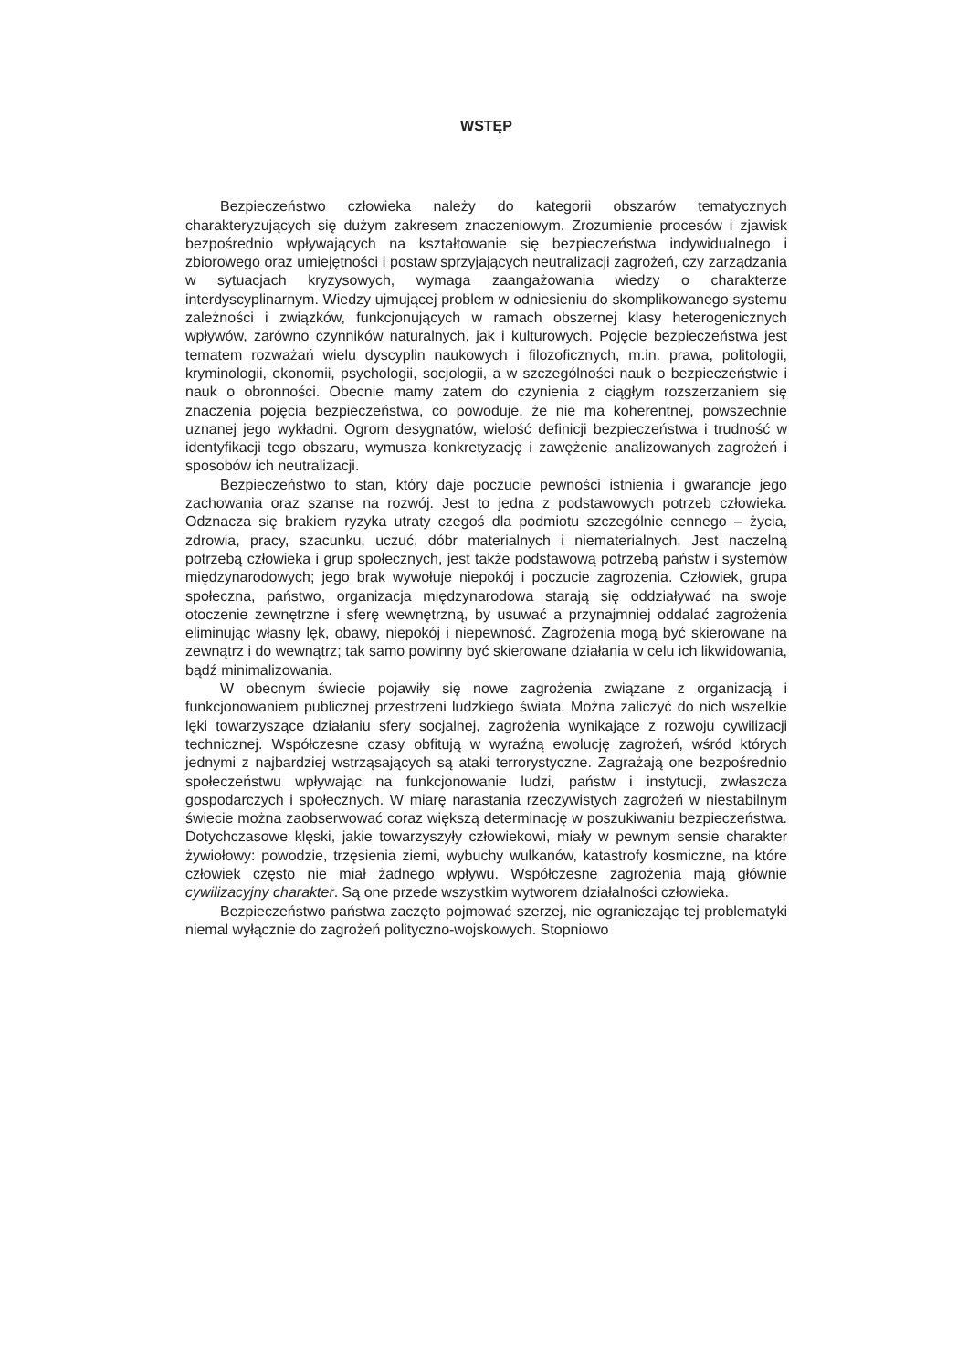WSTĘP
Bezpieczeństwo człowieka należy do kategorii obszarów tematycznych charakteryzujących się dużym zakresem znaczeniowym. Zrozumienie procesów i zjawisk bezpośrednio wpływających na kształtowanie się bezpieczeństwa indywidualnego i zbiorowego oraz umiejętności i postaw sprzyjających neutralizacji zagrożeń, czy zarządzania w sytuacjach kryzysowych, wymaga zaangażowania wiedzy o charakterze interdyscyplinarnym. Wiedzy ujmującej problem w odniesieniu do skomplikowanego systemu zależności i związków, funkcjonujących w ramach obszernej klasy heterogenicznych wpływów, zarówno czynników naturalnych, jak i kulturowych. Pojęcie bezpieczeństwa jest tematem rozważań wielu dyscyplin naukowych i filozoficznych, m.in. prawa, politologii, kryminologii, ekonomii, psychologii, socjologii, a w szczególności nauk o bezpieczeństwie i nauk o obronności. Obecnie mamy zatem do czynienia z ciągłym rozszerzaniem się znaczenia pojęcia bezpieczeństwa, co powoduje, że nie ma koherentnej, powszechnie uznanej jego wykładni. Ogrom desygnatów, wielość definicji bezpieczeństwa i trudność w identyfikacji tego obszaru, wymusza konkretyzację i zawężenie analizowanych zagrożeń i sposobów ich neutralizacji.
Bezpieczeństwo to stan, który daje poczucie pewności istnienia i gwarancje jego zachowania oraz szanse na rozwój. Jest to jedna z podstawowych potrzeb człowieka. Odznacza się brakiem ryzyka utraty czegoś dla podmiotu szczególnie cennego – życia, zdrowia, pracy, szacunku, uczuć, dóbr materialnych i niematerialnych. Jest naczelną potrzebą człowieka i grup społecznych, jest także podstawową potrzebą państw i systemów międzynarodowych; jego brak wywołuje niepokój i poczucie zagrożenia. Człowiek, grupa społeczna, państwo, organizacja międzynarodowa starają się oddziaływać na swoje otoczenie zewnętrzne i sferę wewnętrzną, by usuwać a przynajmniej oddalać zagrożenia eliminując własny lęk, obawy, niepokój i niepewność. Zagrożenia mogą być skierowane na zewnątrz i do wewnątrz; tak samo powinny być skierowane działania w celu ich likwidowania, bądź minimalizowania.
W obecnym świecie pojawiły się nowe zagrożenia związane z organizacją i funkcjonowaniem publicznej przestrzeni ludzkiego świata. Można zaliczyć do nich wszelkie lęki towarzyszące działaniu sfery socjalnej, zagrożenia wynikające z rozwoju cywilizacji technicznej. Współczesne czasy obfitują w wyraźną ewolucję zagrożeń, wśród których jednymi z najbardziej wstrząsających są ataki terrorystyczne. Zagrażają one bezpośrednio społeczeństwu wpływając na funkcjonowanie ludzi, państw i instytucji, zwłaszcza gospodarczych i społecznych. W miarę narastania rzeczywistych zagrożeń w niestabilnym świecie można zaobserwować coraz większą determinację w poszukiwaniu bezpieczeństwa. Dotychczasowe klęski, jakie towarzyszyły człowiekowi, miały w pewnym sensie charakter żywiołowy: powodzie, trzęsienia ziemi, wybuchy wulkanów, katastrofy kosmiczne, na które człowiek często nie miał żadnego wpływu. Współczesne zagrożenia mają głównie cywilizacyjny charakter. Są one przede wszystkim wytworem działalności człowieka.
Bezpieczeństwo państwa zaczęto pojmować szerzej, nie ograniczając tej problematyki niemal wyłącznie do zagrożeń polityczno-wojskowych. Stopniowo